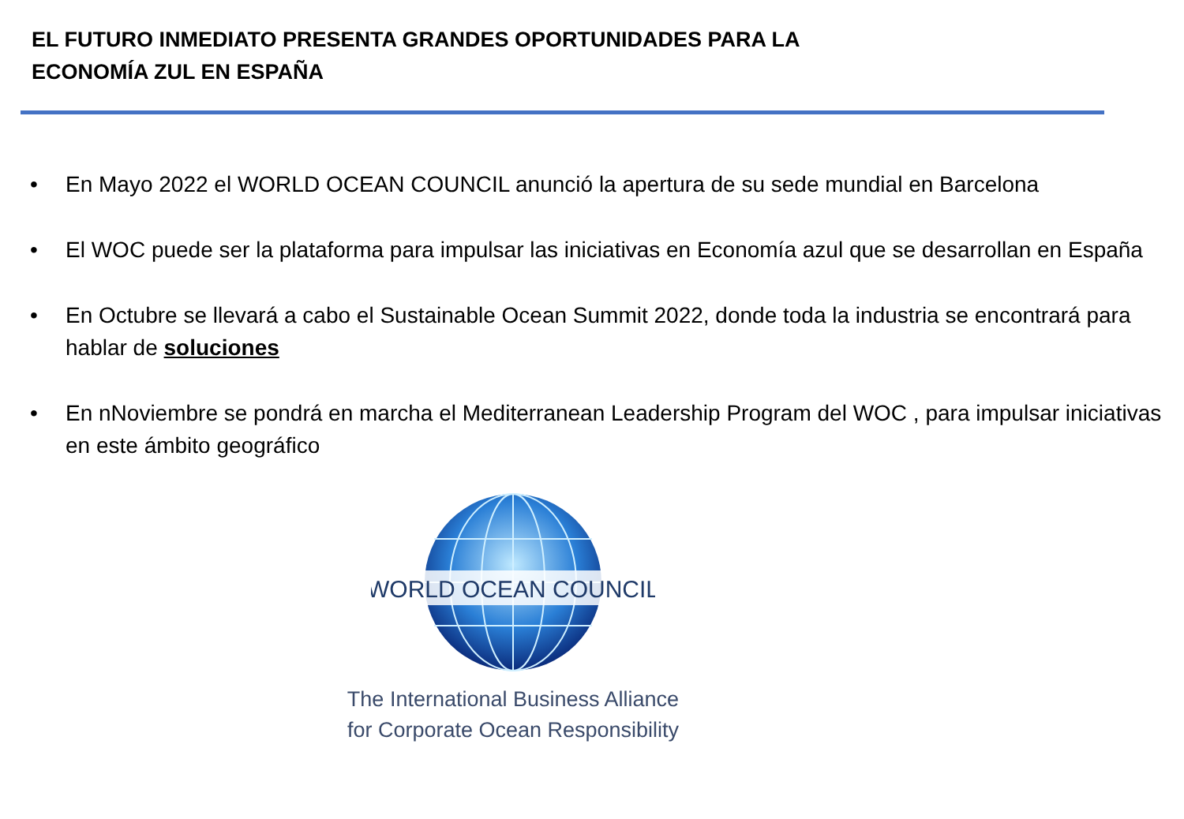EL FUTURO INMEDIATO PRESENTA GRANDES OPORTUNIDADES PARA LA
ECONOMÍA ZUL EN ESPAÑA
• En Mayo 2022 el WORLD OCEAN COUNCIL anunció la apertura de su sede mundial en Barcelona
• El WOC puede ser la plataforma para impulsar las iniciativas en Economía azul que se desarrollan en España
• En Octubre se llevará a cabo el Sustainable Ocean Summit 2022, donde toda la industria se encontrará para hablar de soluciones
• En nNoviembre se pondrá en marcha el Mediterranean Leadership Program del WOC , para impulsar iniciativas en este ámbito geográfico
WORLD OCEAN COUNCIL
The International Business Alliance
for Corporate Ocean Responsibility